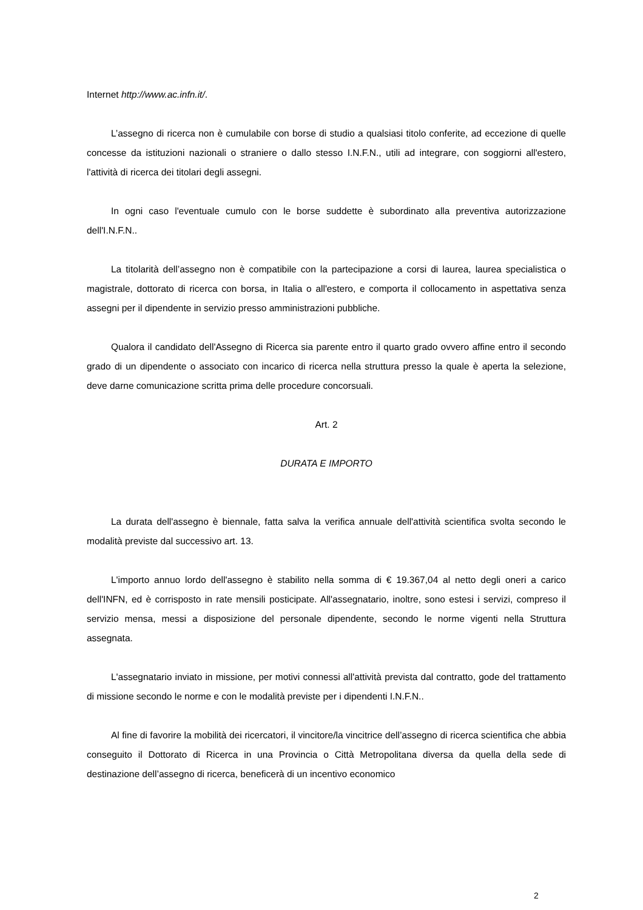Internet http://www.ac.infn.it/.
L’assegno di ricerca non è cumulabile con borse di studio a qualsiasi titolo conferite, ad eccezione di quelle concesse da istituzioni nazionali o straniere o dallo stesso I.N.F.N., utili ad integrare, con soggiorni all'estero, l'attività di ricerca dei titolari degli assegni.
In ogni caso l'eventuale cumulo con le borse suddette è subordinato alla preventiva autorizzazione dell'I.N.F.N..
La titolarità dell’assegno non è compatibile con la partecipazione a corsi di laurea, laurea specialistica o magistrale, dottorato di ricerca con borsa, in Italia o all'estero, e comporta il collocamento in aspettativa senza assegni per il dipendente in servizio presso amministrazioni pubbliche.
Qualora il candidato dell'Assegno di Ricerca sia parente entro il quarto grado ovvero affine entro il secondo grado di un dipendente o associato con incarico di ricerca nella struttura presso la quale è aperta la selezione, deve darne comunicazione scritta prima delle procedure concorsuali.
Art. 2
DURATA E IMPORTO
La durata dell'assegno è biennale, fatta salva la verifica annuale dell'attività scientifica svolta secondo le modalità previste dal successivo art. 13.
L'importo annuo lordo dell'assegno è stabilito nella somma di € 19.367,04 al netto degli oneri a carico dell'INFN, ed è corrisposto in rate mensili posticipate. All'assegnatario, inoltre, sono estesi i servizi, compreso il servizio mensa, messi a disposizione del personale dipendente, secondo le norme vigenti nella Struttura assegnata.
L'assegnatario inviato in missione, per motivi connessi all'attività prevista dal contratto, gode del trattamento di missione secondo le norme e con le modalità previste per i dipendenti I.N.F.N..
Al fine di favorire la mobilità dei ricercatori, il vincitore/la vincitrice dell’assegno di ricerca scientifica che abbia conseguito il Dottorato di Ricerca in una Provincia o Città Metropolitana diversa da quella della sede di destinazione dell’assegno di ricerca, beneficerà di un incentivo economico
2